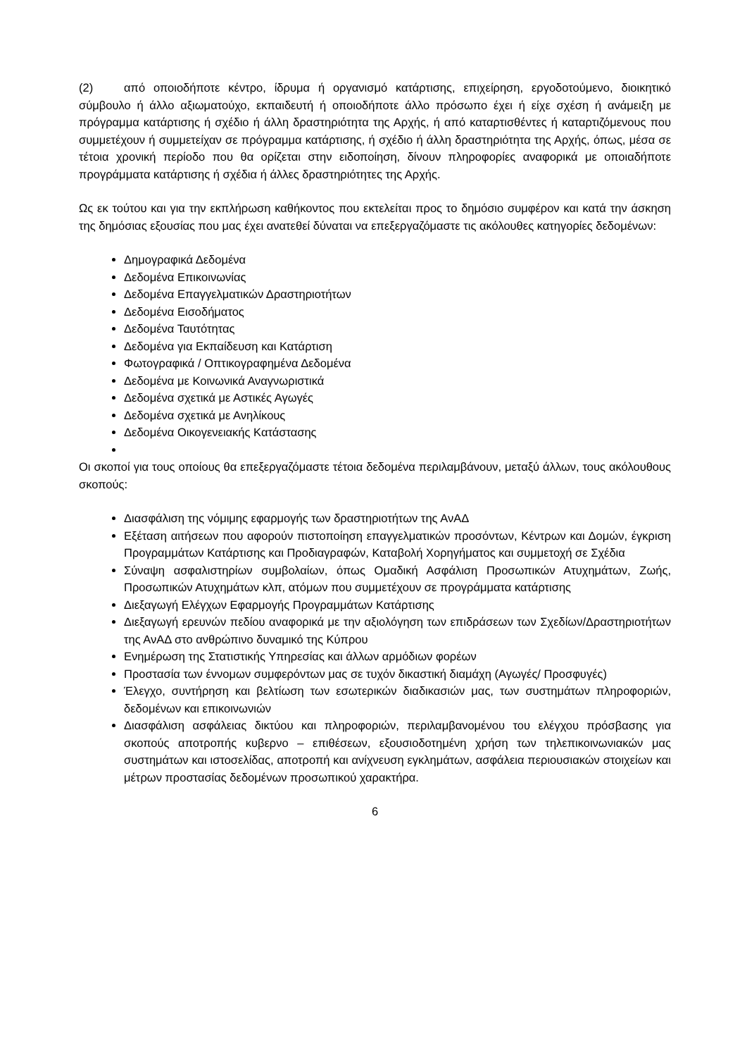(2) από οποιοδήποτε κέντρο, ίδρυμα ή οργανισμό κατάρτισης, επιχείρηση, εργοδοτούμενο, διοικητικό σύμβουλο ή άλλο αξιωματούχο, εκπαιδευτή ή οποιοδήποτε άλλο πρόσωπο έχει ή είχε σχέση ή ανάμειξη με πρόγραμμα κατάρτισης ή σχέδιο ή άλλη δραστηριότητα της Αρχής, ή από καταρτισθέντες ή καταρτιζόμενους που συμμετέχουν ή συμμετείχαν σε πρόγραμμα κατάρτισης, ή σχέδιο ή άλλη δραστηριότητα της Αρχής, όπως, μέσα σε τέτοια χρονική περίοδο που θα ορίζεται στην ειδοποίηση, δίνουν πληροφορίες αναφορικά με οποιαδήποτε προγράμματα κατάρτισης ή σχέδια ή άλλες δραστηριότητες της Αρχής.
Ως εκ τούτου και για την εκπλήρωση καθήκοντος που εκτελείται προς το δημόσιο συμφέρον και κατά την άσκηση της δημόσιας εξουσίας που μας έχει ανατεθεί δύναται να επεξεργαζόμαστε τις ακόλουθες κατηγορίες δεδομένων:
Δημογραφικά Δεδομένα
Δεδομένα Επικοινωνίας
Δεδομένα Επαγγελματικών Δραστηριοτήτων
Δεδομένα Εισοδήματος
Δεδομένα Ταυτότητας
Δεδομένα για Εκπαίδευση και Κατάρτιση
Φωτογραφικά / Οπτικογραφημένα Δεδομένα
Δεδομένα με Κοινωνικά Αναγνωριστικά
Δεδομένα σχετικά με Αστικές Αγωγές
Δεδομένα σχετικά με Ανηλίκους
Δεδομένα Οικογενειακής Κατάστασης
Οι σκοποί για τους οποίους θα επεξεργαζόμαστε τέτοια δεδομένα περιλαμβάνουν, μεταξύ άλλων, τους ακόλουθους σκοπούς:
Διασφάλιση της νόμιμης εφαρμογής των δραστηριοτήτων της ΑνΑΔ
Εξέταση αιτήσεων που αφορούν πιστοποίηση επαγγελματικών προσόντων, Κέντρων και Δομών, έγκριση Προγραμμάτων Κατάρτισης και Προδιαγραφών, Καταβολή Χορηγήματος και συμμετοχή σε Σχέδια
Σύναψη ασφαλιστηρίων συμβολαίων, όπως Ομαδική Ασφάλιση Προσωπικών Ατυχημάτων, Ζωής, Προσωπικών Ατυχημάτων κλπ, ατόμων που συμμετέχουν σε προγράμματα κατάρτισης
Διεξαγωγή Ελέγχων Εφαρμογής Προγραμμάτων Κατάρτισης
Διεξαγωγή ερευνών πεδίου αναφορικά με την αξιολόγηση των επιδράσεων των Σχεδίων/Δραστηριοτήτων της ΑνΑΔ στο ανθρώπινο δυναμικό της Κύπρου
Ενημέρωση της Στατιστικής Υπηρεσίας και άλλων αρμόδιων φορέων
Προστασία των έννομων συμφερόντων μας σε τυχόν δικαστική διαμάχη (Αγωγές/ Προσφυγές)
Έλεγχο, συντήρηση και βελτίωση των εσωτερικών διαδικασιών μας, των συστημάτων πληροφοριών, δεδομένων και επικοινωνιών
Διασφάλιση ασφάλειας δικτύου και πληροφοριών, περιλαμβανομένου του ελέγχου πρόσβασης για σκοπούς αποτροπής κυβερνο – επιθέσεων, εξουσιοδοτημένη χρήση των τηλεπικοινωνιακών μας συστημάτων και ιστοσελίδας, αποτροπή και ανίχνευση εγκλημάτων, ασφάλεια περιουσιακών στοιχείων και μέτρων προστασίας δεδομένων προσωπικού χαρακτήρα.
6